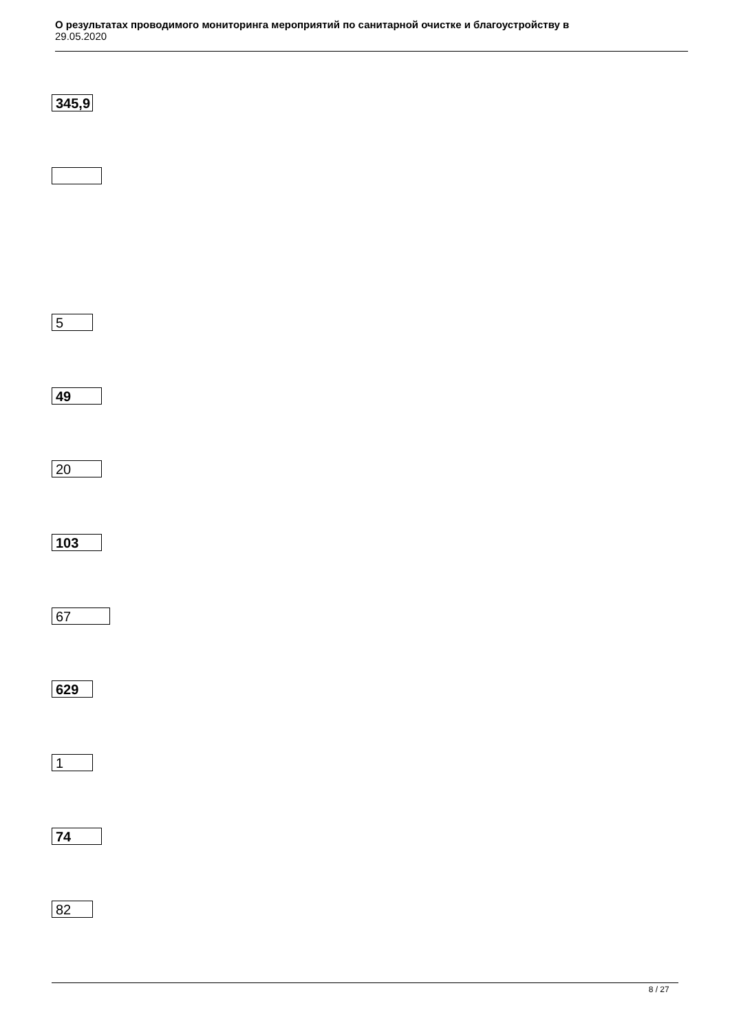О результатах проводимого мониторинга мероприятий по санитарной очистке и благоустройству в
29.05.2020
345,9
5
49
20
103
67
629
1
74
82
8 / 27